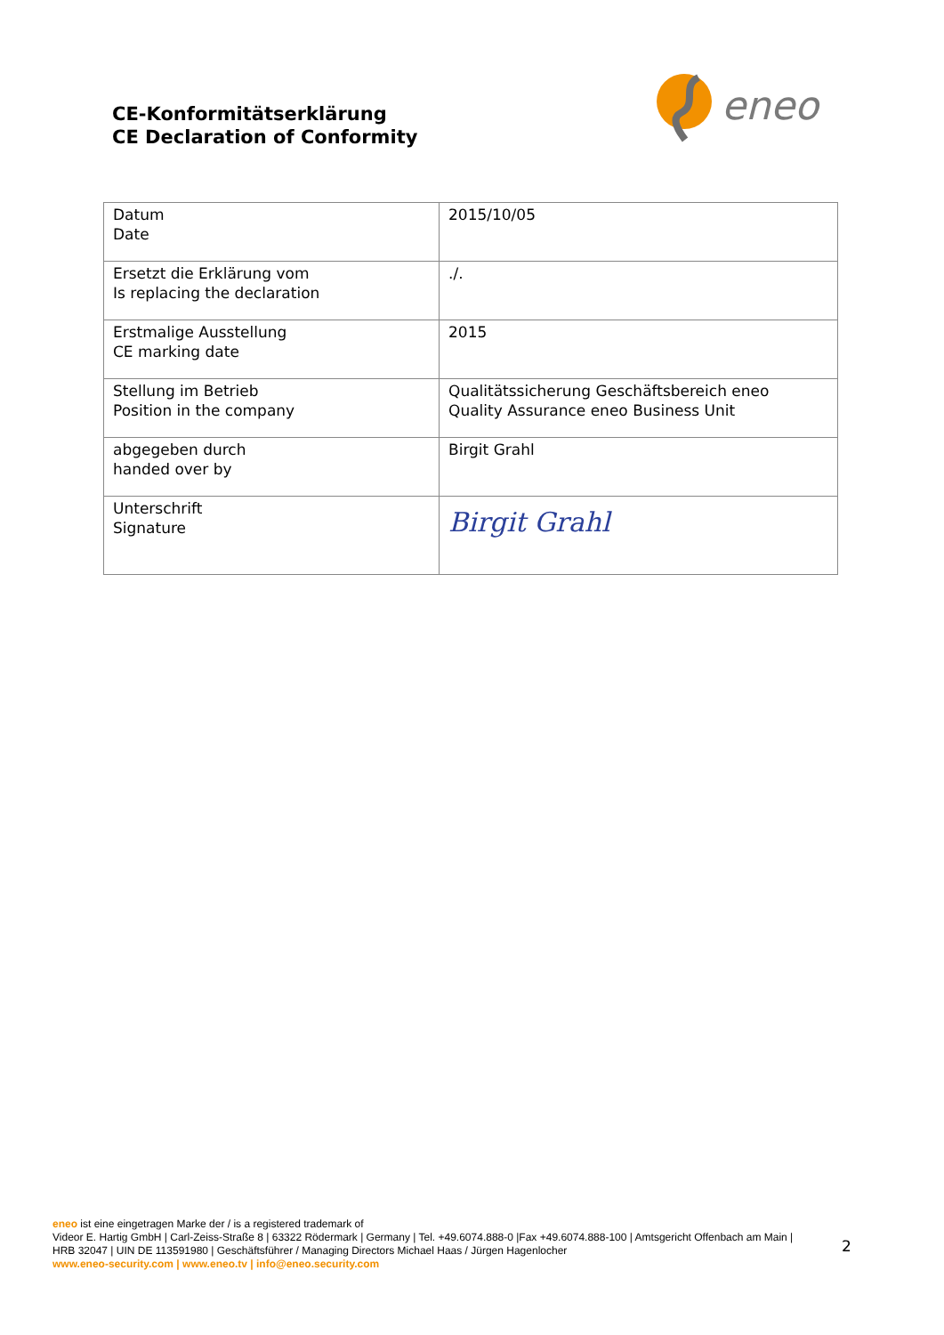CE-Konformitätserklärung
CE Declaration of Conformity
eneo
| Datum Date | 2015/10/05 |
| Ersetzt die Erklärung vom Is replacing the declaration | ./. |
| Erstmalige Ausstellung CE marking date | 2015 |
| Stellung im Betrieb Position in the company | Qualitätssicherung Geschäftsbereich eneo Quality Assurance eneo Business Unit |
| abgegeben durch handed over by | Birgit Grahl |
| Unterschrift Signature | Birgit Grahl |
eneo ist eine eingetragen Marke der / is a registered trademark of
Videor E. Hartig GmbH | Carl-Zeiss-Straße 8 | 63322 Rödermark | Germany | Tel. +49.6074.888-0 |Fax +49.6074.888-100 | Amtsgericht Offenbach am Main |
HRB 32047 | UIN DE 113591980 | Geschäftsführer / Managing Directors Michael Haas / Jürgen Hagenlocher
www.eneo-security.com | www.eneo.tv | info@eneo.security.com
2